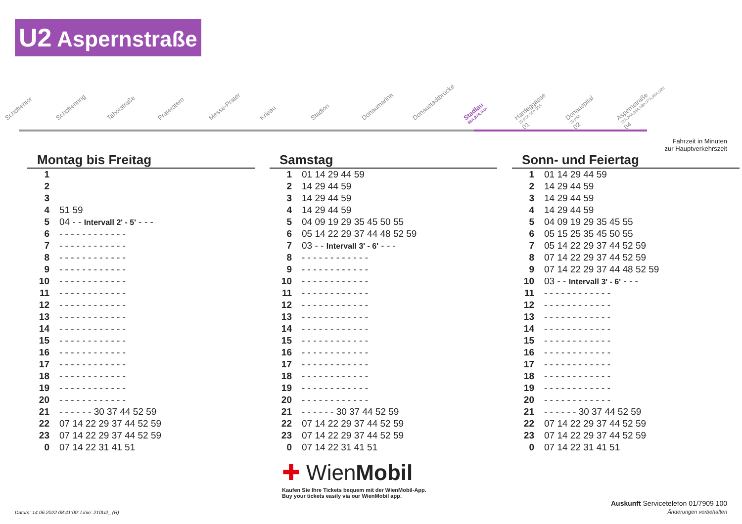U2 Aspernstraße
Schottentor
Schottenring
Taborstraße
Praterstern
Messe-Prater
Krieau
Stadion
Donaumarina
Donaustadtbrücke
Stadlau
86A,87A,94A
Hardeggasse
25,92A,95A,96A
01
Donauspital
25,95A
02
Aspernstraße
22A,26A,84A,93A,97A,98A,U2E
04
Fahrzeit in Minuten
zur Hauptverkehrszeit
Montag bis Freitag
| 1 | |
| 2 | |
| 3 | |
| 4 | 51 59 |
| 5 | 04 - - Intervall 2' - 5' - - - |
| 6 | - - - - - - - - - - - - |
| 7 | - - - - - - - - - - - - |
| 8 | - - - - - - - - - - - - |
| 9 | - - - - - - - - - - - - |
| 10 | - - - - - - - - - - - - |
| 11 | - - - - - - - - - - - - |
| 12 | - - - - - - - - - - - - |
| 13 | - - - - - - - - - - - - |
| 14 | - - - - - - - - - - - - |
| 15 | - - - - - - - - - - - - |
| 16 | - - - - - - - - - - - - |
| 17 | - - - - - - - - - - - - |
| 18 | - - - - - - - - - - - - |
| 19 | - - - - - - - - - - - - |
| 20 | - - - - - - - - - - - - |
| 21 | - - - - - - 30 37 44 52 59 |
| 22 | 07 14 22 29 37 44 52 59 |
| 23 | 07 14 22 29 37 44 52 59 |
| 0 | 07 14 22 31 41 51 |
Samstag
| 1 | 01 14 29 44 59 |
| 2 | 14 29 44 59 |
| 3 | 14 29 44 59 |
| 4 | 14 29 44 59 |
| 5 | 04 09 19 29 35 45 50 55 |
| 6 | 05 14 22 29 37 44 48 52 59 |
| 7 | 03 - - Intervall 3' - 6' - - - |
| 8 | - - - - - - - - - - - - |
| 9 | - - - - - - - - - - - - |
| 10 | - - - - - - - - - - - - |
| 11 | - - - - - - - - - - - - |
| 12 | - - - - - - - - - - - - |
| 13 | - - - - - - - - - - - - |
| 14 | - - - - - - - - - - - - |
| 15 | - - - - - - - - - - - - |
| 16 | - - - - - - - - - - - - |
| 17 | - - - - - - - - - - - - |
| 18 | - - - - - - - - - - - - |
| 19 | - - - - - - - - - - - - |
| 20 | - - - - - - - - - - - - |
| 21 | - - - - - - 30 37 44 52 59 |
| 22 | 07 14 22 29 37 44 52 59 |
| 23 | 07 14 22 29 37 44 52 59 |
| 0 | 07 14 22 31 41 51 |
Sonn- und Feiertag
| 1 | 01 14 29 44 59 |
| 2 | 14 29 44 59 |
| 3 | 14 29 44 59 |
| 4 | 14 29 44 59 |
| 5 | 04 09 19 29 35 45 55 |
| 6 | 05 15 25 35 45 50 55 |
| 7 | 05 14 22 29 37 44 52 59 |
| 8 | 07 14 22 29 37 44 52 59 |
| 9 | 07 14 22 29 37 44 48 52 59 |
| 10 | 03 - - Intervall 3' - 6' - - - |
| 11 | - - - - - - - - - - - - |
| 12 | - - - - - - - - - - - - |
| 13 | - - - - - - - - - - - - |
| 14 | - - - - - - - - - - - - |
| 15 | - - - - - - - - - - - - |
| 16 | - - - - - - - - - - - - |
| 17 | - - - - - - - - - - - - |
| 18 | - - - - - - - - - - - - |
| 19 | - - - - - - - - - - - - |
| 20 | - - - - - - - - - - - - |
| 21 | - - - - - - 30 37 44 52 59 |
| 22 | 07 14 22 29 37 44 52 59 |
| 23 | 07 14 22 29 37 44 52 59 |
| 0 | 07 14 22 31 41 51 |
✚ WienMobil
Kaufen Sie Ihre Tickets bequem mit der WienMobil-App.
Buy your tickets easily via our WienMobil app.
Datum: 14.06.2022 08:41:00; Linie: 210U2_ (R)
Auskunft Servicetelefon 01/7909 100
Änderungen vorbehalten